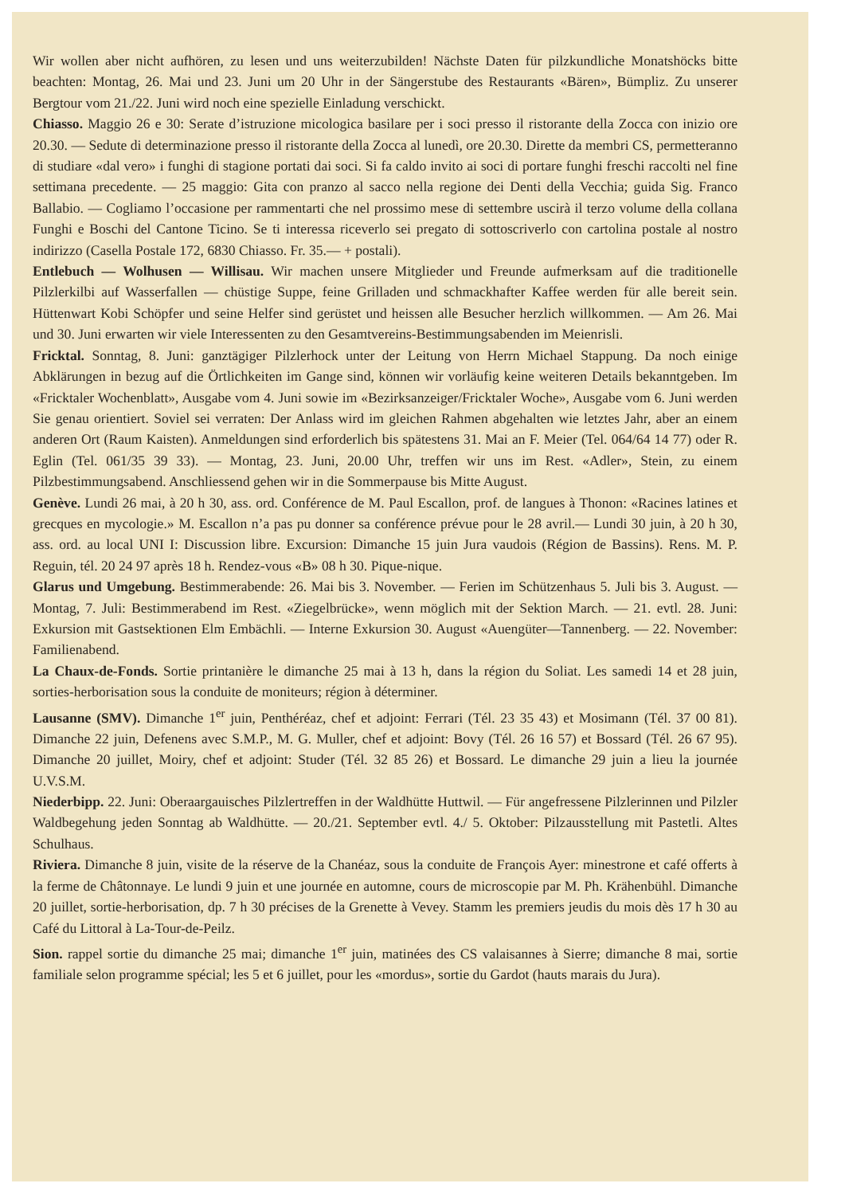Wir wollen aber nicht aufhören, zu lesen und uns weiterzubilden! Nächste Daten für pilzkundliche Monatshöcks bitte beachten: Montag, 26. Mai und 23. Juni um 20 Uhr in der Sängerstube des Restaurants «Bären», Bümpliz. Zu unserer Bergtour vom 21./22. Juni wird noch eine spezielle Einladung verschickt.
Chiasso. Maggio 26 e 30: Serate d’istruzione micologica basilare per i soci presso il ristorante della Zocca con inizio ore 20.30. — Sedute di determinazione presso il ristorante della Zocca al lunedì, ore 20.30. Dirette da membri CS, permetteranno di studiare «dal vero» i funghi di stagione portati dai soci. Si fa caldo invito ai soci di portare funghi freschi raccolti nel fine settimana precedente. — 25 maggio: Gita con pranzo al sacco nella regione dei Denti della Vecchia; guida Sig. Franco Ballabio. — Cogliamo l’occasione per rammentarti che nel prossimo mese di settembre uscirà il terzo volume della collana Funghi e Boschi del Cantone Ticino. Se ti interessa riceverlo sei pregato di sottoscriverlo con cartolina postale al nostro indirizzo (Casella Postale 172, 6830 Chiasso. Fr. 35.— + postali).
Entlebuch — Wolhusen — Willisau. Wir machen unsere Mitglieder und Freunde aufmerksam auf die traditionelle Pilzlerkilbi auf Wasserfallen — chüstige Suppe, feine Grilladen und schmackhafter Kaffee werden für alle bereit sein. Hüttenwart Kobi Schöpfer und seine Helfer sind gerüstet und heissen alle Besucher herzlich willkommen. — Am 26. Mai und 30. Juni erwarten wir viele Interessenten zu den Gesamtvereins-Bestimmungsabenden im Meienrisli.
Fricktal. Sonntag, 8. Juni: ganztägiger Pilzlerhock unter der Leitung von Herrn Michael Stappung. Da noch einige Abklärungen in bezug auf die Örtlichkeiten im Gange sind, können wir vorläufig keine weiteren Details bekanntgeben. Im «Fricktaler Wochenblatt», Ausgabe vom 4. Juni sowie im «Bezirksanzeiger/Fricktaler Woche», Ausgabe vom 6. Juni werden Sie genau orientiert. Soviel sei verraten: Der Anlass wird im gleichen Rahmen abgehalten wie letztes Jahr, aber an einem anderen Ort (Raum Kaisten). Anmeldungen sind erforderlich bis spätestens 31. Mai an F. Meier (Tel. 064/64 14 77) oder R. Eglin (Tel. 061/35 39 33). — Montag, 23. Juni, 20.00 Uhr, treffen wir uns im Rest. «Adler», Stein, zu einem Pilzbestimmungsabend. Anschliessend gehen wir in die Sommerpause bis Mitte August.
Genève. Lundi 26 mai, à 20 h 30, ass. ord. Conférence de M. Paul Escallon, prof. de langues à Thonon: «Racines latines et grecques en mycologie.» M. Escallon n’a pas pu donner sa conférence prévue pour le 28 avril.— Lundi 30 juin, à 20 h 30, ass. ord. au local UNI I: Discussion libre. Excursion: Dimanche 15 juin Jura vaudois (Région de Bassins). Rens. M. P. Reguin, tél. 20 24 97 après 18 h. Rendez-vous «B» 08 h 30. Pique-nique.
Glarus und Umgebung. Bestimmerabende: 26. Mai bis 3. November. — Ferien im Schützenhaus 5. Juli bis 3. August. — Montag, 7. Juli: Bestimmerabend im Rest. «Ziegelbrücke», wenn möglich mit der Sektion March. — 21. evtl. 28. Juni: Exkursion mit Gastsektionen Elm Embächli. — Interne Exkursion 30. August «Auengüter—Tannenberg. — 22. November: Familienabend.
La Chaux-de-Fonds. Sortie printanière le dimanche 25 mai à 13 h, dans la région du Soliat. Les samedi 14 et 28 juin, sorties-herborisation sous la conduite de moniteurs; région à déterminer.
Lausanne (SMV). Dimanche 1<sup>er</sup> juin, Penthéréaz, chef et adjoint: Ferrari (Tél. 23 35 43) et Mosimann (Tél. 37 00 81). Dimanche 22 juin, Defenens avec S.M.P., M. G. Muller, chef et adjoint: Bovy (Tél. 26 16 57) et Bossard (Tél. 26 67 95). Dimanche 20 juillet, Moiry, chef et adjoint: Studer (Tél. 32 85 26) et Bossard. Le dimanche 29 juin a lieu la journée U.V.S.M.
Niederbipp. 22. Juni: Oberaargauisches Pilzlertreffen in der Waldhütte Huttwil. — Für angefressene Pilzlerinnen und Pilzler Waldbegehung jeden Sonntag ab Waldhütte. — 20./21. September evtl. 4./ 5. Oktober: Pilzausstellung mit Pastetli. Altes Schulhaus.
Riviera. Dimanche 8 juin, visite de la réserve de la Chanéaz, sous la conduite de François Ayer: minestrone et café offerts à la ferme de Châtonnaye. Le lundi 9 juin et une journée en automne, cours de microscopie par M. Ph. Krähenbühl. Dimanche 20 juillet, sortie-herborisation, dp. 7 h 30 précises de la Grenette à Vevey. Stamm les premiers jeudis du mois dès 17 h 30 au Café du Littoral à La-Tour-de-Peilz.
Sion. rappel sortie du dimanche 25 mai; dimanche 1<sup>er</sup> juin, matinées des CS valaisannes à Sierre; dimanche 8 mai, sortie familiale selon programme spécial; les 5 et 6 juillet, pour les «mordus», sortie du Gardot (hauts marais du Jura).